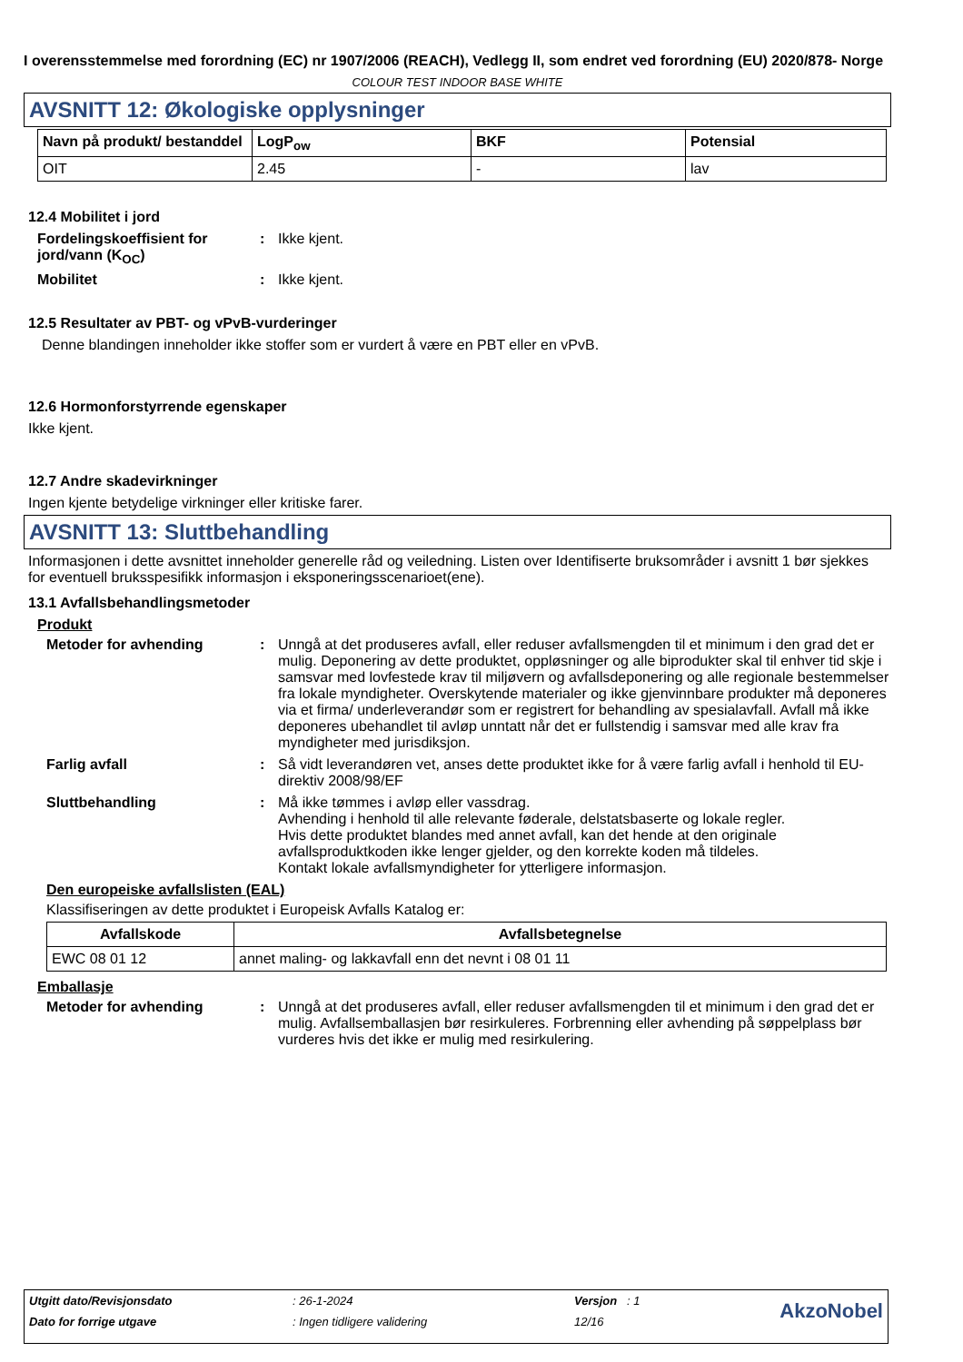I overensstemmelse med forordning (EC) nr 1907/2006 (REACH), Vedlegg II, som endret ved forordning (EU) 2020/878- Norge
COLOUR TEST INDOOR BASE WHITE
AVSNITT 12: Økologiske opplysninger
| Navn på produkt/ bestanddel | LogP<sub>ow</sub> | BKF | Potensial |
| --- | --- | --- | --- |
| OIT | 2.45 | - | lav |
12.4 Mobilitet i jord
Fordelingskoeffisient for jord/vann (K<sub>OC</sub>)
: Ikke kjent.
Mobilitet : Ikke kjent.
12.5 Resultater av PBT- og vPvB-vurderinger
Denne blandingen inneholder ikke stoffer som er vurdert å være en PBT eller en vPvB.
12.6 Hormonforstyrrende egenskaper
Ikke kjent.
12.7 Andre skadevirkninger
Ingen kjente betydelige virkninger eller kritiske farer.
AVSNITT 13: Sluttbehandling
Informasjonen i dette avsnittet inneholder generelle råd og veiledning. Listen over Identifiserte bruksområder i avsnitt 1 bør sjekkes for eventuell bruksspesifikk informasjon i eksponeringsscenarioet(ene).
13.1 Avfallsbehandlingsmetoder
Produkt
Metoder for avhending : Unngå at det produseres avfall, eller reduser avfallsmengden til et minimum i den grad det er mulig. Deponering av dette produktet, oppløsninger og alle biprodukter skal til enhver tid skje i samsvar med lovfestede krav til miljøvern og avfallsdeponering og alle regionale bestemmelser fra lokale myndigheter. Overskytende materialer og ikke gjenvinnbare produkter må deponeres via et firma/ underleverandør som er registrert for behandling av spesialavfall. Avfall må ikke deponeres ubehandlet til avløp unntatt når det er fullstendig i samsvar med alle krav fra myndigheter med jurisdiksjon.
Farlig avfall : Så vidt leverandøren vet, anses dette produktet ikke for å være farlig avfall i henhold til EU-direktiv 2008/98/EF
Sluttbehandling : Må ikke tømmes i avløp eller vassdrag.
Avhending i henhold til alle relevante føderale, delstatsbaserte og lokale regler.
Hvis dette produktet blandes med annet avfall, kan det hende at den originale avfallsproduktkoden ikke lenger gjelder, og den korrekte koden må tildeles.
Kontakt lokale avfallsmyndigheter for ytterligere informasjon.
Den europeiske avfallslisten (EAL)
Klassifiseringen av dette produktet i Europeisk Avfalls Katalog er:
| Avfallskode | Avfallsbetegnelse |
| --- | --- |
| EWC 08 01 12 | annet maling- og lakkavfall enn det nevnt i 08 01 11 |
Emballasje
Metoder for avhending : Unngå at det produseres avfall, eller reduser avfallsmengden til et minimum i den grad det er mulig. Avfallsemballasjen bør resirkuleres. Forbrenning eller avhending på søppelplass bør vurderes hvis det ikke er mulig med resirkulering.
| Utgitt dato/Revisjonsdato | : 26-1-2024 | Versjon : 1 | AkzoNobel |
| Dato for forrige utgave | : Ingen tidligere validering | 12/16 | |